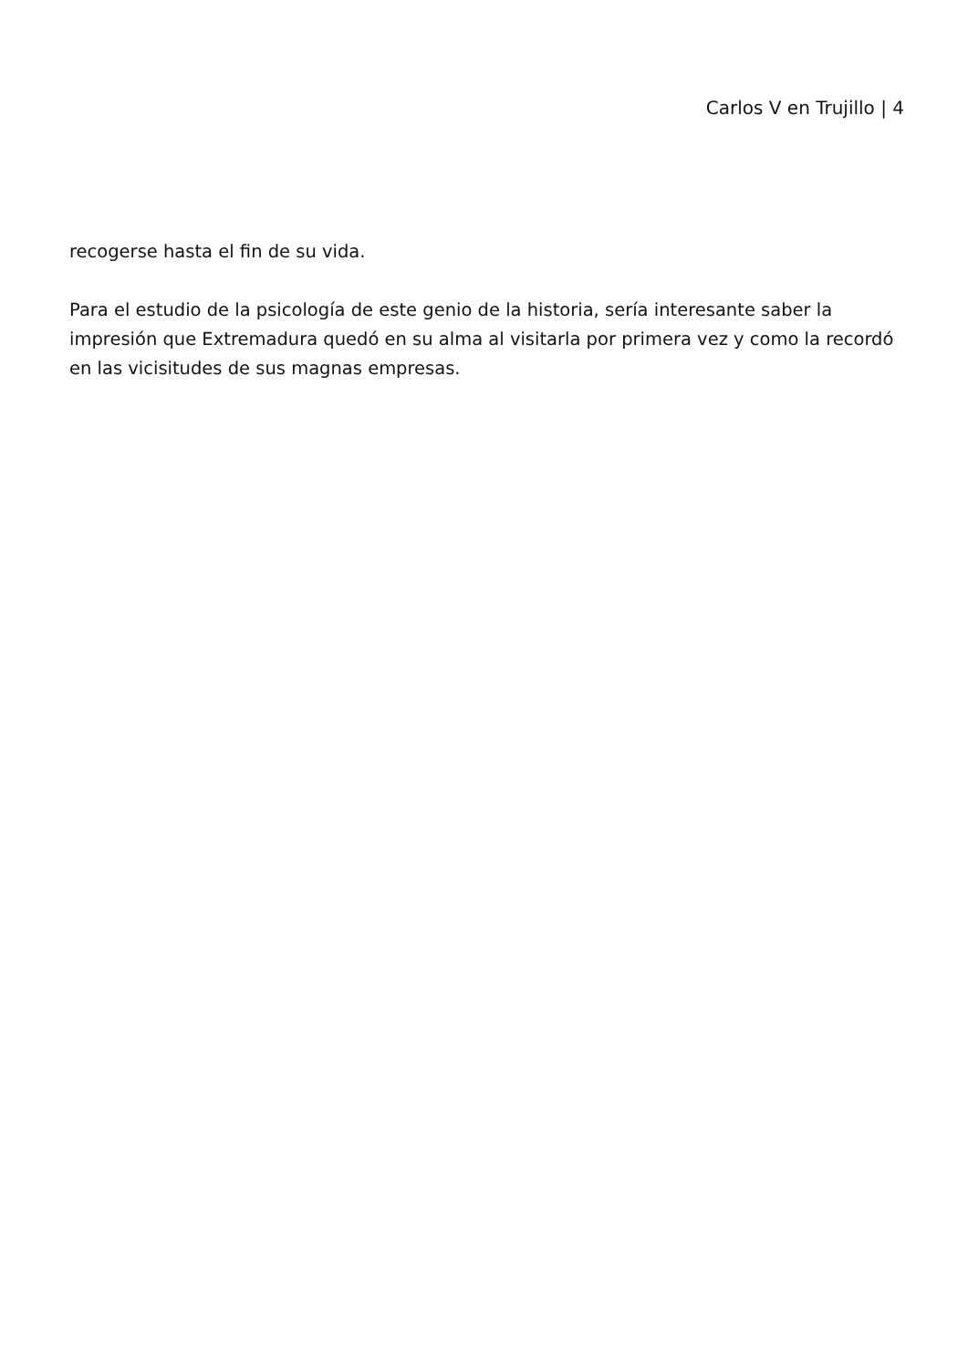Carlos V en Trujillo | 4
recogerse hasta el fin de su vida.
Para el estudio de la psicología de este genio de la historia, sería interesante saber la impresión que Extremadura quedó en su alma al visitarla por primera vez y como la recordó en las vicisitudes de sus magnas empresas.